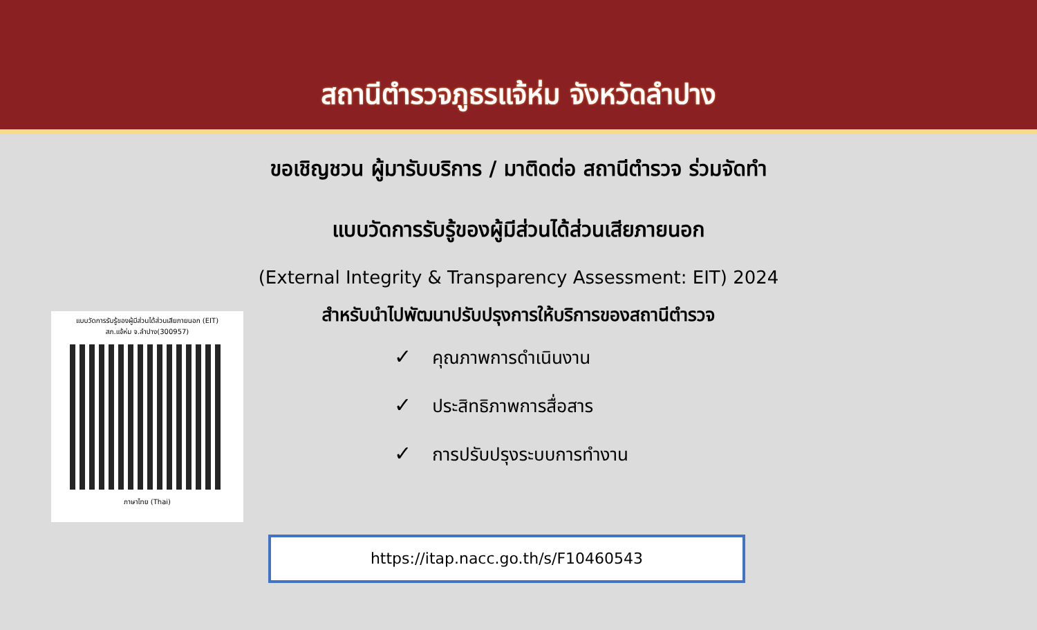สถานีตำรวจภูธรแจ้ห่ม จังหวัดลำปาง
ขอเชิญชวน ผู้มารับบริการ / มาติดต่อ สถานีตำรวจ ร่วมจัดทำ
แบบวัดการรับรู้ของผู้มีส่วนได้ส่วนเสียภายนอก
(External Integrity & Transparency Assessment: EIT) 2024
สำหรับนำไปพัฒนาปรับปรุงการให้บริการของสถานีตำรวจ
✓ คุณภาพการดำเนินงาน
✓ ประสิทธิภาพการสื่อสาร
✓ การปรับปรุงระบบการทำงาน
แบบวัดการรับรู้ของผู้มีส่วนได้ส่วนเสียภายนอก (EIT)
สภ.แจ้ห่ม จ.ลำปาง(300957)
ภาษาไทย (Thai)
https://itap.nacc.go.th/s/F10460543